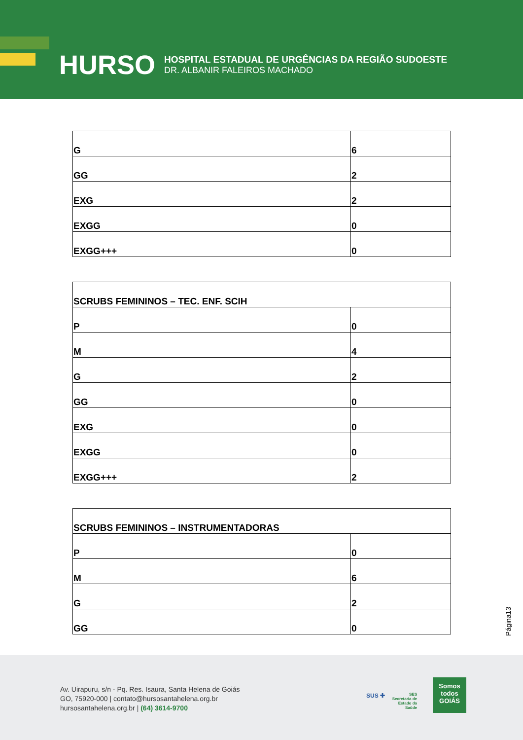HURSO
HOSPITAL ESTADUAL DE URGÊNCIAS DA REGIÃO SUDOESTE
DR. ALBANIR FALEIROS MACHADO
| G | 6 |
| GG | 2 |
| EXG | 2 |
| EXGG | 0 |
| EXGG+++ | 0 |
| SCRUBS FEMININOS – TEC. ENF. SCIH | |
| P | 0 |
| M | 4 |
| G | 2 |
| GG | 0 |
| EXG | 0 |
| EXGG | 0 |
| EXGG+++ | 2 |
| SCRUBS FEMININOS – INSTRUMENTADORAS | |
| P | 0 |
| M | 6 |
| G | 2 |
| GG | 0 |
Página13
Av. Uirapuru, s/n - Pq. Res. Isaura, Santa Helena de Goiás
GO, 75920-000 | contato@hursosantahelena.org.br
hursosantahelena.org.br | (64) 3614-9700
SUS ✚
SES
Secretaria de
Estado da
Saúde
Somos todos
GOIÁS